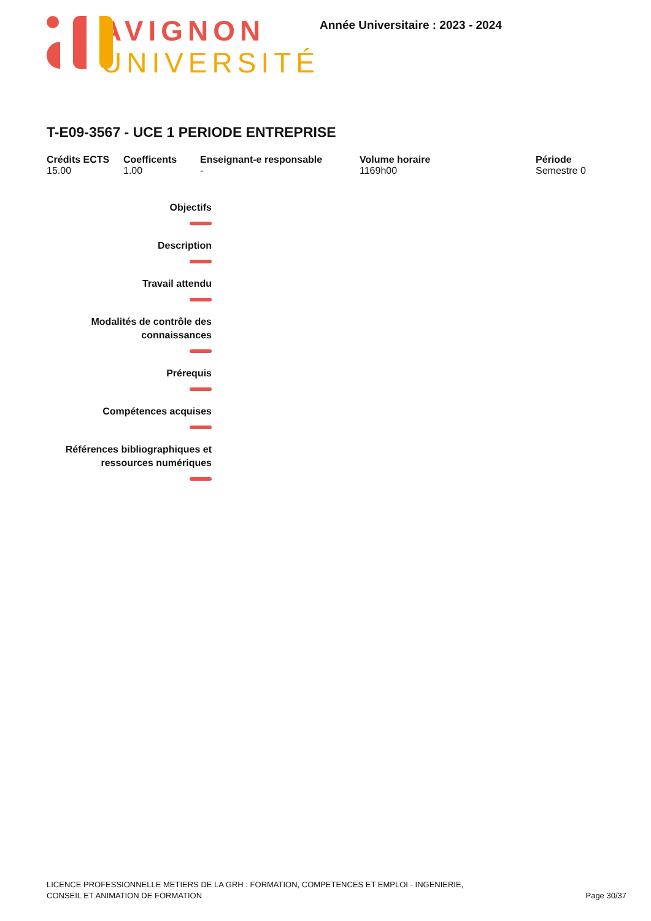AVIGNON
UNIVERSITÉ
Année Universitaire : 2023 - 2024
T-E09-3567 - UCE 1 PERIODE ENTREPRISE
Crédits ECTS
15.00
Coefficents
1.00
Enseignant-e responsable
-
Volume horaire
1169h00
Période
Semestre 0
Objectifs
Description
Travail attendu
Modalités de contrôle des
connaissances
Prérequis
Compétences acquises
Références bibliographiques et
ressources numériques
LICENCE PROFESSIONNELLE METIERS DE LA GRH : FORMATION, COMPETENCES ET EMPLOI - INGENIERIE,
CONSEIL ET ANIMATION DE FORMATION
Page 30/37